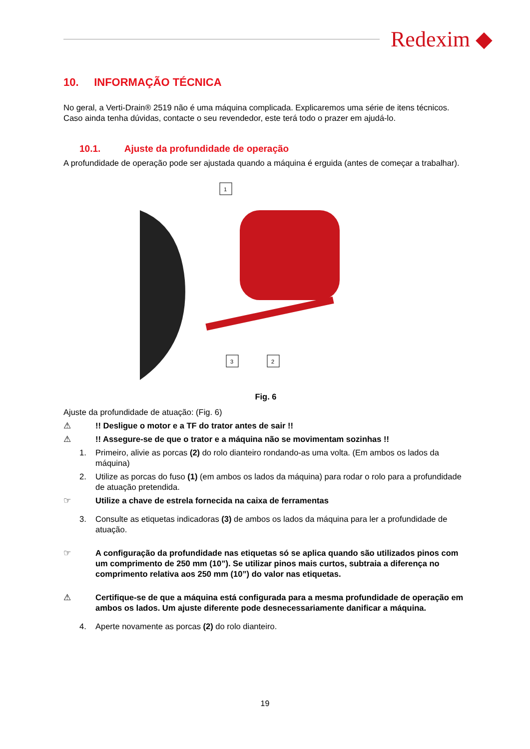Redexim ◆
10. INFORMAÇÃO TÉCNICA
No geral, a Verti-Drain® 2519 não é uma máquina complicada. Explicaremos uma série de itens técnicos. Caso ainda tenha dúvidas, contacte o seu revendedor, este terá todo o prazer em ajudá-lo.
10.1. Ajuste da profundidade de operação
A profundidade de operação pode ser ajustada quando a máquina é erguida (antes de começar a trabalhar).
1
3
2
Fig. 6
Ajuste da profundidade de atuação: (Fig. 6)
⚠!! Desligue o motor e a TF do trator antes de sair !!
⚠!! Assegure-se de que o trator e a máquina não se movimentam sozinhas !!
1. Primeiro, alivie as porcas (2) do rolo dianteiro rondando-as uma volta. (Em ambos os lados da máquina)
2. Utilize as porcas do fuso (1) (em ambos os lados da máquina) para rodar o rolo para a profundidade de atuação pretendida.
☞ Utilize a chave de estrela fornecida na caixa de ferramentas
3. Consulte as etiquetas indicadoras (3) de ambos os lados da máquina para ler a profundidade de atuação.
☞ A configuração da profundidade nas etiquetas só se aplica quando são utilizados pinos com um comprimento de 250 mm (10”). Se utilizar pinos mais curtos, subtraia a diferença no comprimento relativa aos 250 mm (10”) do valor nas etiquetas.
⚠ Certifique-se de que a máquina está configurada para a mesma profundidade de operação em ambos os lados. Um ajuste diferente pode desnecessariamente danificar a máquina.
4. Aperte novamente as porcas (2) do rolo dianteiro.
19